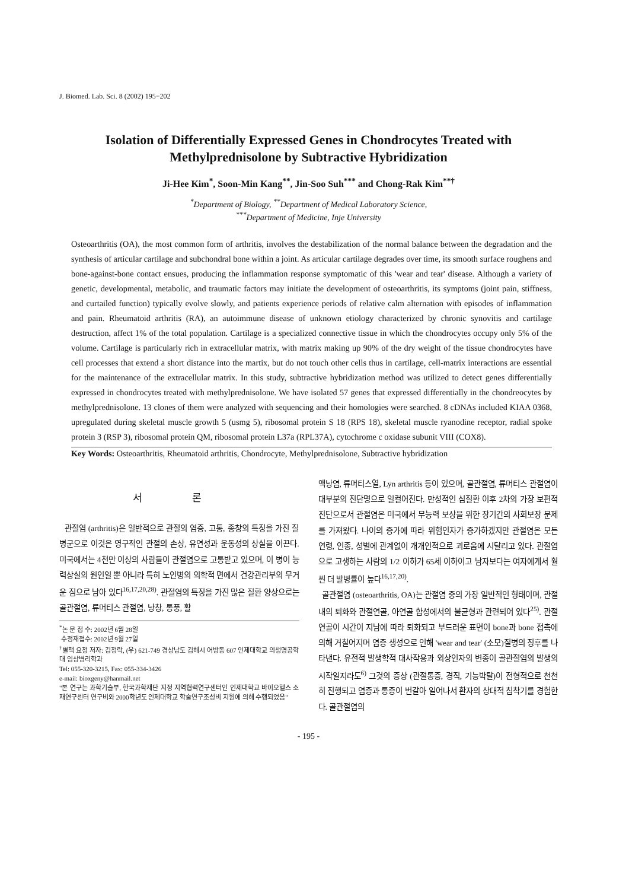J. Biomed. Lab. Sci. 8 (2002) 195−202
Isolation of Differentially Expressed Genes in Chondrocytes Treated with
Methylprednisolone by Subtractive Hybridization
Ji-Hee Kim<sup>*</sup>, Soon-Min Kang<sup>**</sup>, Jin-Soo Suh<sup>***</sup> and Chong-Rak Kim<sup>**†</sup>
<sup>*</sup> Department of Biology, <sup>**</sup>Department of Medical Laboratory Science,
<sup>***</sup> Department of Medicine, Inje University
Osteoarthritis (OA), the most common form of arthritis, involves the destabilization of the normal balance between the degradation and the synthesis of articular cartilage and subchondral bone within a joint. As articular cartilage degrades over time, its smooth surface roughens and bone-against-bone contact ensues, producing the inflammation response symptomatic of this 'wear and tear' disease. Although a variety of genetic, developmental, metabolic, and traumatic factors may initiate the development of osteoarthritis, its symptoms (joint pain, stiffness, and curtailed function) typically evolve slowly, and patients experience periods of relative calm alternation with episodes of inflammation and pain. Rheumatoid arthritis (RA), an autoimmune disease of unknown etiology characterized by chronic synovitis and cartilage destruction, affect 1% of the total population. Cartilage is a specialized connective tissue in which the chondrocytes occupy only 5% of the volume. Cartilage is particularly rich in extracellular matrix, with matrix making up 90% of the dry weight of the tissue chondrocytes have cell processes that extend a short distance into the martix, but do not touch other cells thus in cartilage, cell-matrix interactions are essential for the maintenance of the extracellular matrix. In this study, subtractive hybridization method was utilized to detect genes differentially expressed in chondrocytes treated with methylprednisolone. We have isolated 57 genes that expressed differentially in the chondreocytes by methylprednisolone. 13 clones of them were analyzed with sequencing and their homologies were searched. 8 cDNAs included KIAA 0368, upregulated during skeletal muscle growth 5 (usmg 5), ribosomal protein S 18 (RPS 18), skeletal muscle ryanodine receptor, radial spoke protein 3 (RSP 3), ribosomal protein QM, ribosomal protein L37a (RPL37A), cytochrome c oxidase subunit VIII (COX8).
Key Words: Osteoarthritis, Rheumatoid arthritis, Chondrocyte, Methylprednisolone, Subtractive hybridization
서 론
관절염 (arthritis)은 일반적으로 관절의 염증, 고통, 종창의 특징을 가진 질병군으로 이것은 영구적인 관절의 손상, 유연성과 운동성의 상실을 이끈다. 미국에서는 4천만 이상의 사람들이 관절염으로 고통받고 있으며, 이 병이 능력상실의 원인일 뿐 아니라 특히 노인병의 의학적 면에서 건강관리부의 무거운 짐으로 남아 있다<sup>16,17,20,28)</sup>. 관절염의 특징을 가진 많은 질환 양상으로는 골관절염, 류머티스 관절염, 낭창, 통풍, 활
<sup>*</sup> 논 문 접 수: 2002년 6월 28일
수정재접수: 2002년 9월 27일
<sup>†</sup> 별책 요청 저자: 김정락, (우) 621-749 경상남도 김해시 어방동 607 인제대학교 의생명공학대 임상병리학과
Tel: 055-320-3215, Fax: 055-334-3426
e-mail: bioxgeny@hanmail.net
"본 연구는 과학기술부, 한국과학재단 지정 지역협력연구센터인 인제대학교 바이오헬스 소재연구센터 연구비와 2000학년도 인제대학교 학술연구조성비 지원에 의해 수행되었음"
액낭염, 류머티스열, Lyn arthritis 등이 있으며, 골관절염, 류머티스 관절염이 대부분의 진단명으로 일컬어진다. 만성적인 심질환 이후 2차의 가장 보편적 진단으로서 관절염은 미국에서 무능력 보상을 위한 장기간의 사회보장 문제를 가져왔다. 나이의 증가에 따라 위험인자가 증가하겠지만 관절염은 모든 연령, 인종, 성별에 관계없이 개개인적으로 괴로움에 시달리고 있다. 관절염으로 고생하는 사람의 1/2 이하가 65세 이하이고 남자보다는 여자에게서 훨씬 더 발병률이 높다<sup>16,17,20)</sup>.
골관절염 (osteoarthritis, OA)는 관절염 중의 가장 일반적인 형태이며, 관절 내의 퇴화와 관절연골, 아연골 합성에서의 불균형과 관련되어 있다<sup>25)</sup>. 관절연골이 시간이 지남에 따라 퇴화되고 부드러운 표면이 bone과 bone 접촉에 의해 거칠어지며 염증 생성으로 인해 'wear and tear' (소모)질병의 징후를 나타낸다. 유전적 발생학적 대사작용과 외상인자의 변종이 골관절염의 발생의 시작일지라도<sup>6)</sup> 그것의 증상 (관절통증, 경직, 기능박탈)이 전형적으로 천천히 진행되고 염증과 통증이 번갈아 일어나서 환자의 상대적 침착기를 경험한다. 골관절염의
- 195 -